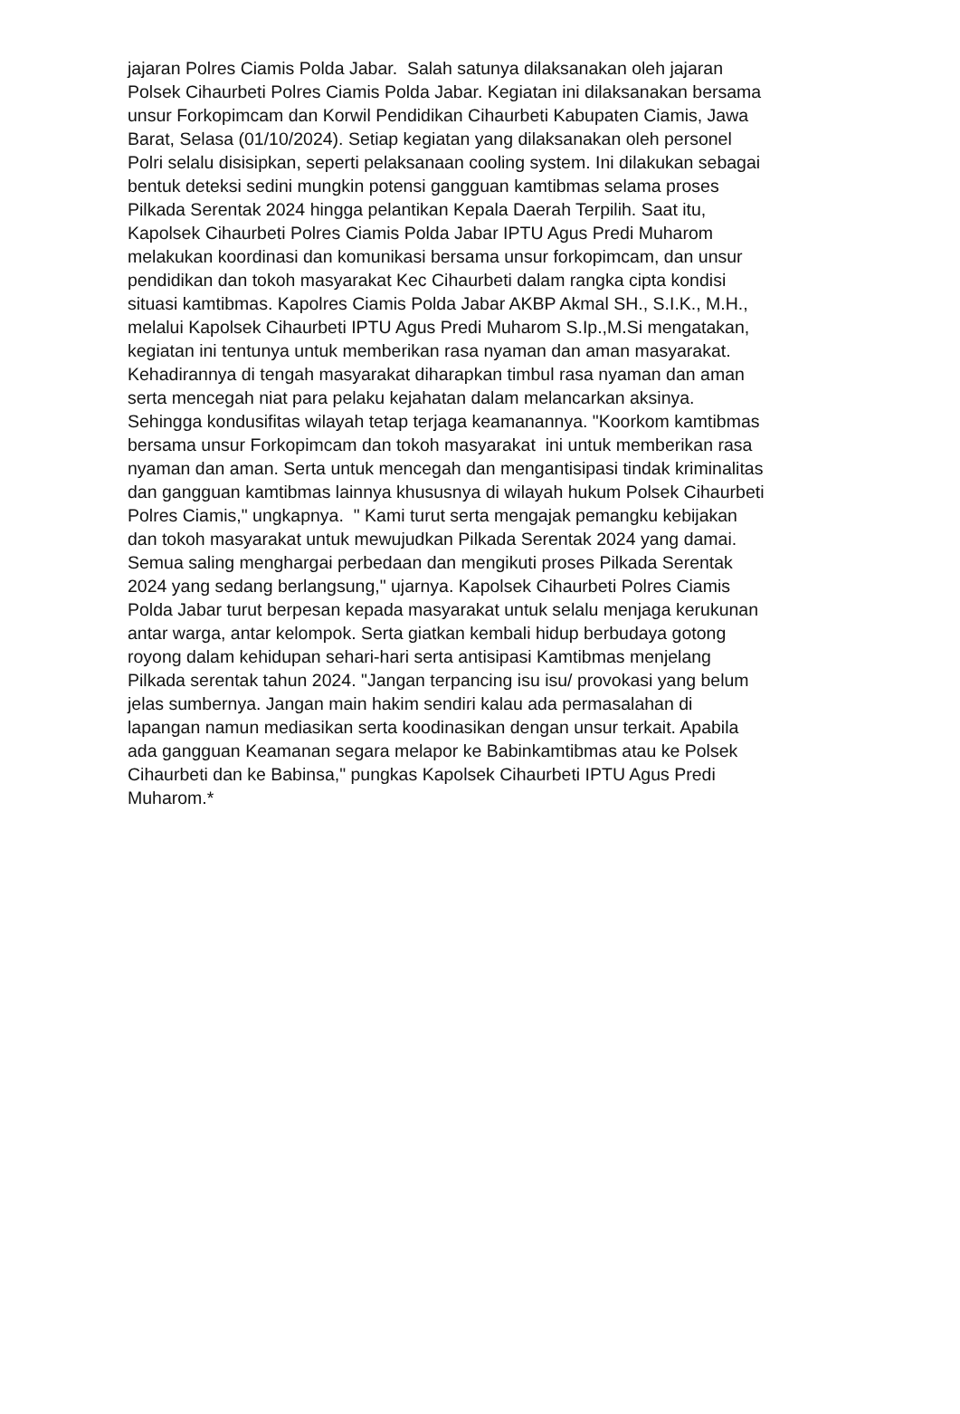jajaran Polres Ciamis Polda Jabar. Salah satunya dilaksanakan oleh jajaran
Polsek Cihaurbeti Polres Ciamis Polda Jabar. Kegiatan ini dilaksanakan bersama
unsur Forkopimcam dan Korwil Pendidikan Cihaurbeti Kabupaten Ciamis, Jawa
Barat, Selasa (01/10/2024). Setiap kegiatan yang dilaksanakan oleh personel
Polri selalu disisipkan, seperti pelaksanaan cooling system. Ini dilakukan sebagai
bentuk deteksi sedini mungkin potensi gangguan kamtibmas selama proses
Pilkada Serentak 2024 hingga pelantikan Kepala Daerah Terpilih. Saat itu,
Kapolsek Cihaurbeti Polres Ciamis Polda Jabar IPTU Agus Predi Muharom
melakukan koordinasi dan komunikasi bersama unsur forkopimcam, dan unsur
pendidikan dan tokoh masyarakat Kec Cihaurbeti dalam rangka cipta kondisi
situasi kamtibmas. Kapolres Ciamis Polda Jabar AKBP Akmal SH., S.I.K., M.H.,
melalui Kapolsek Cihaurbeti IPTU Agus Predi Muharom S.Ip.,M.Si mengatakan,
kegiatan ini tentunya untuk memberikan rasa nyaman dan aman masyarakat.
Kehadirannya di tengah masyarakat diharapkan timbul rasa nyaman dan aman
serta mencegah niat para pelaku kejahatan dalam melancarkan aksinya.
Sehingga kondusifitas wilayah tetap terjaga keamanannya. "Koorkom kamtibmas
bersama unsur Forkopimcam dan tokoh masyarakat ini untuk memberikan rasa
nyaman dan aman. Serta untuk mencegah dan mengantisipasi tindak kriminalitas
dan gangguan kamtibmas lainnya khususnya di wilayah hukum Polsek Cihaurbeti
Polres Ciamis," ungkapnya. " Kami turut serta mengajak pemangku kebijakan
dan tokoh masyarakat untuk mewujudkan Pilkada Serentak 2024 yang damai.
Semua saling menghargai perbedaan dan mengikuti proses Pilkada Serentak
2024 yang sedang berlangsung," ujarnya. Kapolsek Cihaurbeti Polres Ciamis
Polda Jabar turut berpesan kepada masyarakat untuk selalu menjaga kerukunan
antar warga, antar kelompok. Serta giatkan kembali hidup berbudaya gotong
royong dalam kehidupan sehari-hari serta antisipasi Kamtibmas menjelang
Pilkada serentak tahun 2024. "Jangan terpancing isu isu/ provokasi yang belum
jelas sumbernya. Jangan main hakim sendiri kalau ada permasalahan di
lapangan namun mediasikan serta koodinasikan dengan unsur terkait. Apabila
ada gangguan Keamanan segara melapor ke Babinkamtibmas atau ke Polsek
Cihaurbeti dan ke Babinsa," pungkas Kapolsek Cihaurbeti IPTU Agus Predi
Muharom.*